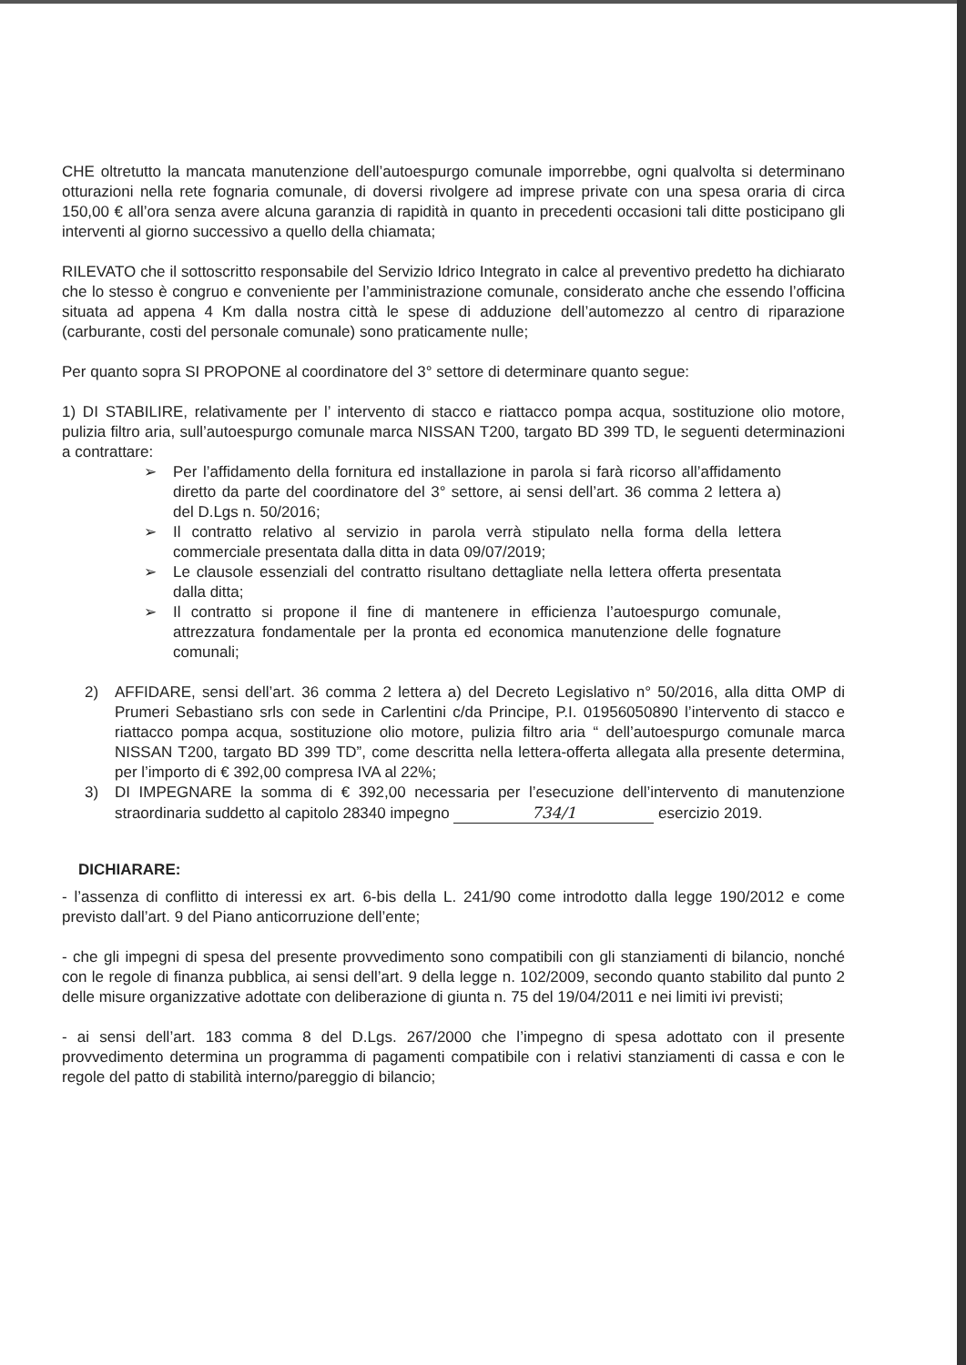CHE oltretutto la mancata manutenzione dell’autoespurgo comunale imporrebbe, ogni qualvolta si determinano otturazioni nella rete fognaria comunale, di doversi rivolgere ad imprese private con una spesa oraria di circa 150,00 € all’ora senza avere alcuna garanzia di rapidità in quanto in precedenti occasioni tali ditte posticipano gli interventi al giorno successivo a quello della chiamata;
RILEVATO che il sottoscritto responsabile del Servizio Idrico Integrato in calce al preventivo predetto ha dichiarato che lo stesso è congruo e conveniente per l’amministrazione comunale, considerato anche che essendo l’officina situata ad appena 4 Km dalla nostra città le spese di adduzione dell’automezzo al centro di riparazione (carburante, costi del personale comunale) sono praticamente nulle;
Per quanto sopra SI PROPONE al coordinatore del 3° settore di determinare quanto segue:
1) DI STABILIRE, relativamente per l’ intervento di stacco e riattacco pompa acqua, sostituzione olio motore, pulizia filtro aria, sull’autoespurgo comunale marca NISSAN T200, targato BD 399 TD, le seguenti determinazioni a contrattare:
➢ Per l’affidamento della fornitura ed installazione in parola si farà ricorso all’affidamento diretto da parte del coordinatore del 3° settore, ai sensi dell’art. 36 comma 2 lettera a) del D.Lgs n. 50/2016;
➢ Il contratto relativo al servizio in parola verrà stipulato nella forma della lettera commerciale presentata dalla ditta in data 09/07/2019;
➢ Le clausole essenziali del contratto risultano dettagliate nella lettera offerta presentata dalla ditta;
➢ Il contratto si propone il fine di mantenere in efficienza l’autoespurgo comunale, attrezzatura fondamentale per la pronta ed economica manutenzione delle fognature comunali;
2) AFFIDARE, sensi dell’art. 36 comma 2 lettera a) del Decreto Legislativo n° 50/2016, alla ditta OMP di Prumeri Sebastiano srls con sede in Carlentini c/da Principe, P.I. 01956050890 l’intervento di stacco e riattacco pompa acqua, sostituzione olio motore, pulizia filtro aria “ dell’autoespurgo comunale marca NISSAN T200, targato BD 399 TD”, come descritta nella lettera-offerta allegata alla presente determina, per l’importo di € 392,00 compresa IVA al 22%;
3) DI IMPEGNARE la somma di € 392,00 necessaria per l’esecuzione dell’intervento di manutenzione straordinaria suddetto al capitolo 28340 impegno 734/1 esercizio 2019.
DICHIARARE:
- l’assenza di conflitto di interessi ex art. 6-bis della L. 241/90 come introdotto dalla legge 190/2012 e come previsto dall’art. 9 del Piano anticorruzione dell’ente;
- che gli impegni di spesa del presente provvedimento sono compatibili con gli stanziamenti di bilancio, nonché con le regole di finanza pubblica, ai sensi dell’art. 9 della legge n. 102/2009, secondo quanto stabilito dal punto 2 delle misure organizzative adottate con deliberazione di giunta n. 75 del 19/04/2011 e nei limiti ivi previsti;
- ai sensi dell’art. 183 comma 8 del D.Lgs. 267/2000 che l’impegno di spesa adottato con il presente provvedimento determina un programma di pagamenti compatibile con i relativi stanziamenti di cassa e con le regole del patto di stabilità interno/pareggio di bilancio;